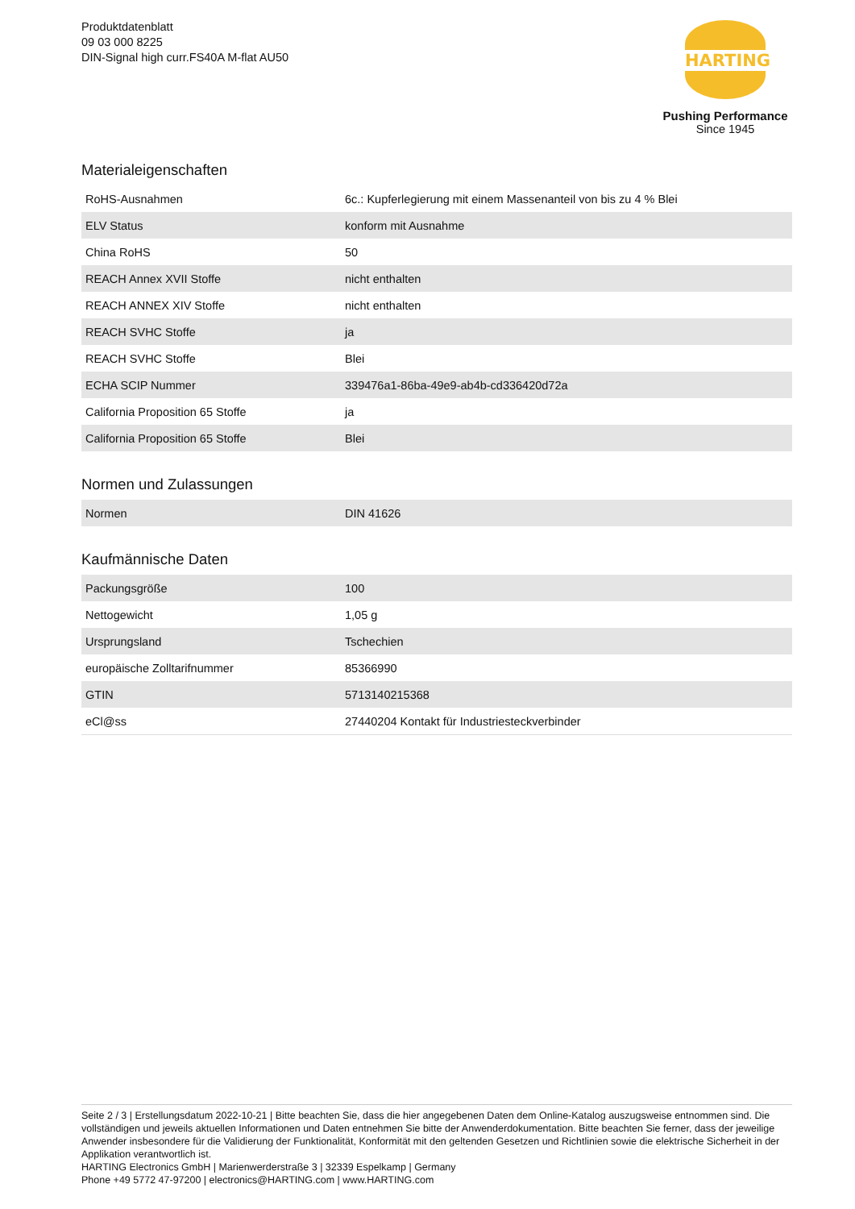Produktdatenblatt
09 03 000 8225
DIN-Signal high curr.FS40A M-flat AU50
HARTING
Pushing Performance
Since 1945
Materialeigenschaften
| RoHS-Ausnahmen | 6c.: Kupferlegierung mit einem Massenanteil von bis zu 4 % Blei |
| ELV Status | konform mit Ausnahme |
| China RoHS | 50 |
| REACH Annex XVII Stoffe | nicht enthalten |
| REACH ANNEX XIV Stoffe | nicht enthalten |
| REACH SVHC Stoffe | ja |
| REACH SVHC Stoffe | Blei |
| ECHA SCIP Nummer | 339476a1-86ba-49e9-ab4b-cd336420d72a |
| California Proposition 65 Stoffe | ja |
| California Proposition 65 Stoffe | Blei |
Normen und Zulassungen
| Normen | DIN 41626 |
Kaufmännische Daten
| Packungsgröße | 100 |
| Nettogewicht | 1,05 g |
| Ursprungsland | Tschechien |
| europäische Zolltarifnummer | 85366990 |
| GTIN | 5713140215368 |
| eCl@ss | 27440204 Kontakt für Industriesteckverbinder |
Seite 2 / 3 | Erstellungsdatum 2022-10-21 | Bitte beachten Sie, dass die hier angegebenen Daten dem Online-Katalog auszugsweise entnommen sind. Die vollständigen und jeweils aktuellen Informationen und Daten entnehmen Sie bitte der Anwenderdokumentation. Bitte beachten Sie ferner, dass der jeweilige Anwender insbesondere für die Validierung der Funktionalität, Konformität mit den geltenden Gesetzen und Richtlinien sowie die elektrische Sicherheit in der Applikation verantwortlich ist.
HARTING Electronics GmbH | Marienwerderstraße 3 | 32339 Espelkamp | Germany
Phone +49 5772 47-97200 | electronics@HARTING.com | www.HARTING.com